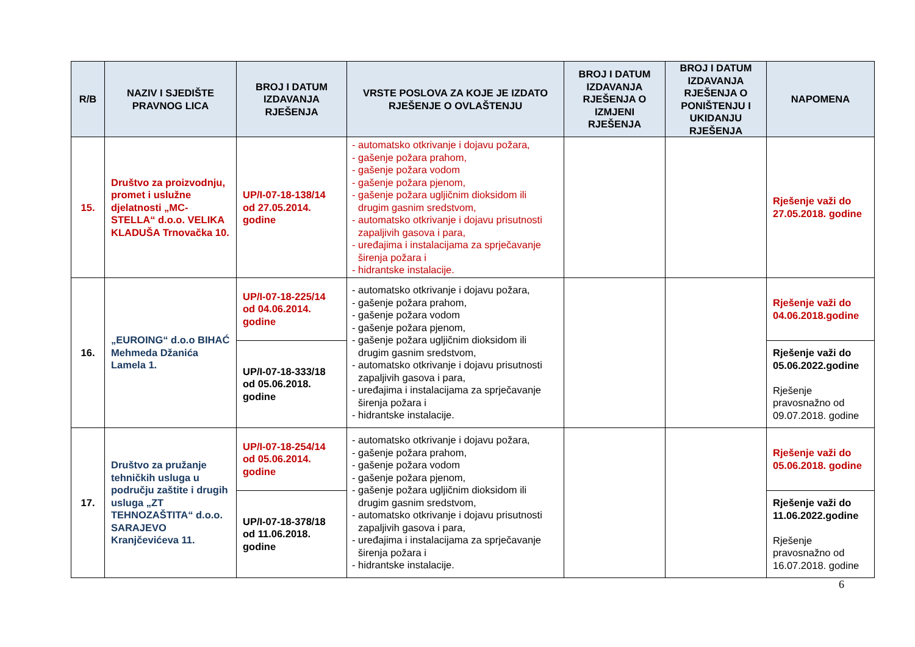| R/B | NAZIV I SJEDIŠTE PRAVNOG LICA | BROJ I DATUM IZDAVANJA RJEŠENJA | VRSTE POSLOVA ZA KOJE JE IZDATO RJEŠENJE O OVLAŠTENJU | BROJ I DATUM IZDAVANJA RJEŠENJA O IZMJENI RJEŠENJA | BROJ I DATUM IZDAVANJA RJEŠENJA O PONIŠTENJU I UKIDANJU RJEŠENJA | NAPOMENA |
| --- | --- | --- | --- | --- | --- | --- |
| 15. | Društvo za proizvodnju, promet i uslužne djelatnosti „MC-STELLA“ d.o.o. VELIKA KLADUŠA Trnovačka 10. | UP/I-07-18-138/14 od 27.05.2014. godine | - automatsko otkrivanje i dojavu požara, - gašenje požara prahom, - gašenje požara vodom - gašenje požara pjenom, - gašenje požara ugljičnim dioksidom ili drugim gasnim sredstvom, - automatsko otkrivanje i dojavu prisutnosti zapaljivih gasova i para, - uređajima i instalacijama za sprječavanje širenja požara i - hidrantske instalacije. | | | Rješenje važi do 27.05.2018. godine |
| 16. | „EUROING“ d.o.o BIHAĆ Mehmeda Džanića Lamela 1. | UP/I-07-18-225/14 od 04.06.2014. godine | - automatsko otkrivanje i dojavu požara, - gašenje požara prahom, - gašenje požara vodom - gašenje požara pjenom, - gašenje požara ugljičnim dioksidom ili drugim gasnim sredstvom, - automatsko otkrivanje i dojavu prisutnosti zapaljivih gasova i para, - uređajima i instalacijama za sprječavanje širenja požara i - hidrantske instalacije. | | | Rješenje važi do 04.06.2018.godine |
| | | UP/I-07-18-333/18 od 05.06.2018. godine | | | | Rješenje važi do 05.06.2022.godine Rješenje pravosnažno od 09.07.2018. godine |
| 17. | Društvo za pružanje tehničkih usluga u području zaštite i drugih usluga „ZT TEHNOZAŠTITA“ d.o.o. SARAJEVO Kranjčevićeva 11. | UP/I-07-18-254/14 od 05.06.2014. godine | - automatsko otkrivanje i dojavu požara, - gašenje požara prahom, - gašenje požara vodom - gašenje požara pjenom, - gašenje požara ugljičnim dioksidom ili drugim gasnim sredstvom, - automatsko otkrivanje i dojavu prisutnosti zapaljivih gasova i para, - uređajima i instalacijama za sprječavanje širenja požara i - hidrantske instalacije. | | | Rješenje važi do 05.06.2018. godine |
| | | UP/I-07-18-378/18 od 11.06.2018. godine | | | | Rješenje važi do 11.06.2022.godine Rješenje pravosnažno od 16.07.2018. godine |
6